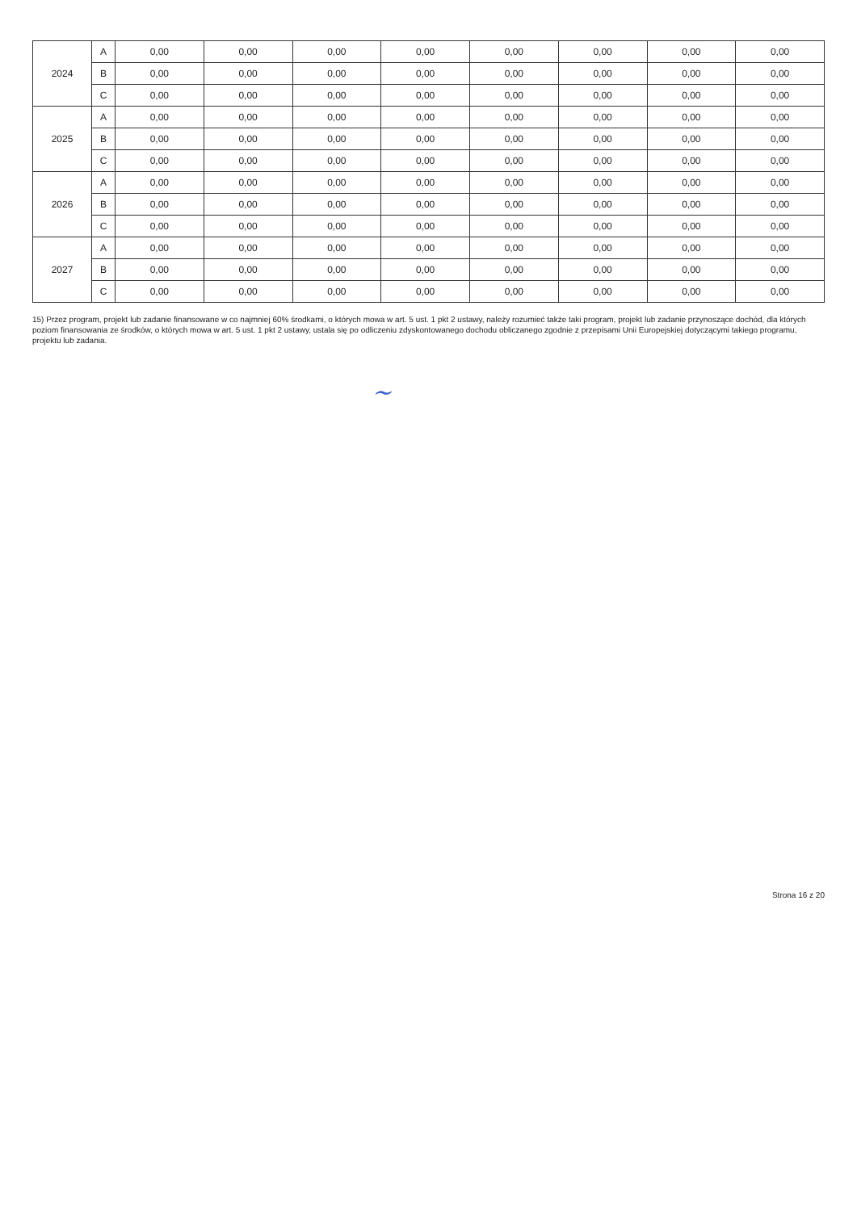| 2024 | A | 0,00 | 0,00 | 0,00 | 0,00 | 0,00 | 0,00 | 0,00 | 0,00 |
| | B | 0,00 | 0,00 | 0,00 | 0,00 | 0,00 | 0,00 | 0,00 | 0,00 |
| | C | 0,00 | 0,00 | 0,00 | 0,00 | 0,00 | 0,00 | 0,00 | 0,00 |
| 2025 | A | 0,00 | 0,00 | 0,00 | 0,00 | 0,00 | 0,00 | 0,00 | 0,00 |
| | B | 0,00 | 0,00 | 0,00 | 0,00 | 0,00 | 0,00 | 0,00 | 0,00 |
| | C | 0,00 | 0,00 | 0,00 | 0,00 | 0,00 | 0,00 | 0,00 | 0,00 |
| 2026 | A | 0,00 | 0,00 | 0,00 | 0,00 | 0,00 | 0,00 | 0,00 | 0,00 |
| | B | 0,00 | 0,00 | 0,00 | 0,00 | 0,00 | 0,00 | 0,00 | 0,00 |
| | C | 0,00 | 0,00 | 0,00 | 0,00 | 0,00 | 0,00 | 0,00 | 0,00 |
| 2027 | A | 0,00 | 0,00 | 0,00 | 0,00 | 0,00 | 0,00 | 0,00 | 0,00 |
| | B | 0,00 | 0,00 | 0,00 | 0,00 | 0,00 | 0,00 | 0,00 | 0,00 |
| | C | 0,00 | 0,00 | 0,00 | 0,00 | 0,00 | 0,00 | 0,00 | 0,00 |
15) Przez program, projekt lub zadanie finansowane w co najmniej 60% środkami, o których mowa w art. 5 ust. 1 pkt 2 ustawy, należy rozumieć także taki program, projekt lub zadanie przynoszące dochód, dla których poziom finansowania ze środków, o których mowa w art. 5 ust. 1 pkt 2 ustawy, ustala się po odliczeniu zdyskontowanego dochodu obliczanego zgodnie z przepisami Unii Europejskiej dotyczącymi takiego programu, projektu lub zadania.
~
Strona 16 z 20